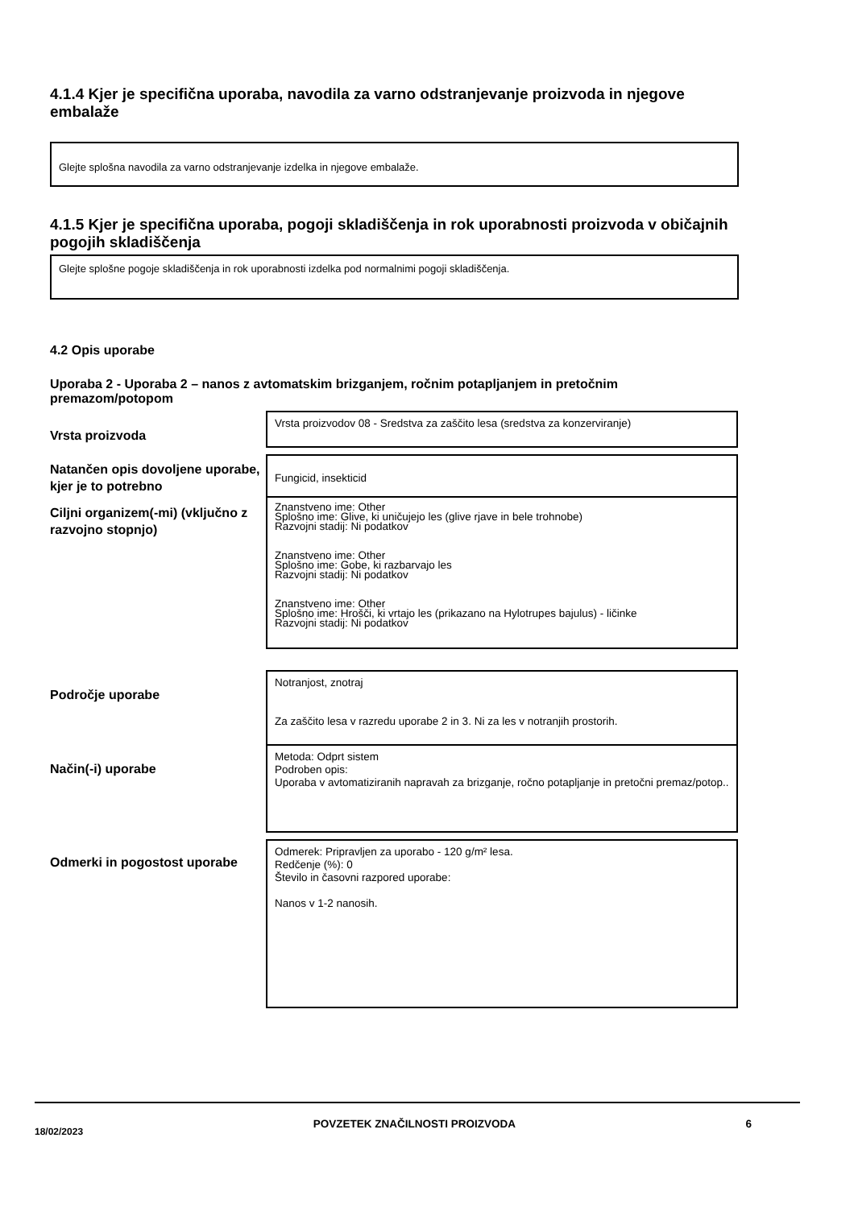4.1.4 Kjer je specifična uporaba, navodila za varno odstranjevanje proizvoda in njegove embalaže
Glejte splošna navodila za varno odstranjevanje izdelka in njegove embalaže.
4.1.5 Kjer je specifična uporaba, pogoji skladiščenja in rok uporabnosti proizvoda v običajnih pogojih skladiščenja
Glejte splošne pogoje skladiščenja in rok uporabnosti izdelka pod normalnimi pogoji skladiščenja.
4.2 Opis uporabe
Uporaba 2 - Uporaba 2 – nanos z avtomatskim brizganjem, ročnim potapljanjem in pretočnim premazom/potopom
Vrsta proizvoda
Vrsta proizvodov 08 - Sredstva za zaščito lesa (sredstva za konzerviranje)
Natančen opis dovoljene uporabe, kjer je to potrebno
Fungicid, insekticid
Ciljni organizem(-mi) (vključno z razvojno stopnjo)
Znanstveno ime: Other
Splošno ime: Glive, ki uničujejo les (glive rjave in bele trohnobe)
Razvojni stadij: Ni podatkov
Znanstveno ime: Other
Splošno ime: Gobe, ki razbarvajo les
Razvojni stadij: Ni podatkov
Znanstveno ime: Other
Splošno ime: Hrošči, ki vrtajo les (prikazano na Hylotrupes bajulus) - ličinke
Razvojni stadij: Ni podatkov
Področje uporabe
Notranjost, znotraj
Za zaščito lesa v razredu uporabe 2 in 3. Ni za les v notranjih prostorih.
Način(-i) uporabe
Metoda: Odprt sistem
Podroben opis:
Uporaba v avtomatiziranih napravah za brizganje, ročno potapljanje in pretočni premaz/potop..
Odmerki in pogostost uporabe
Odmerek: Pripravljen za uporabo - 120 g/m² lesa.
Redčenje (%): 0
Število in časovni razpored uporabe:
Nanos v 1-2 nanosih.
18/02/2023 POVZETEK ZNAČILNOSTI PROIZVODA 6